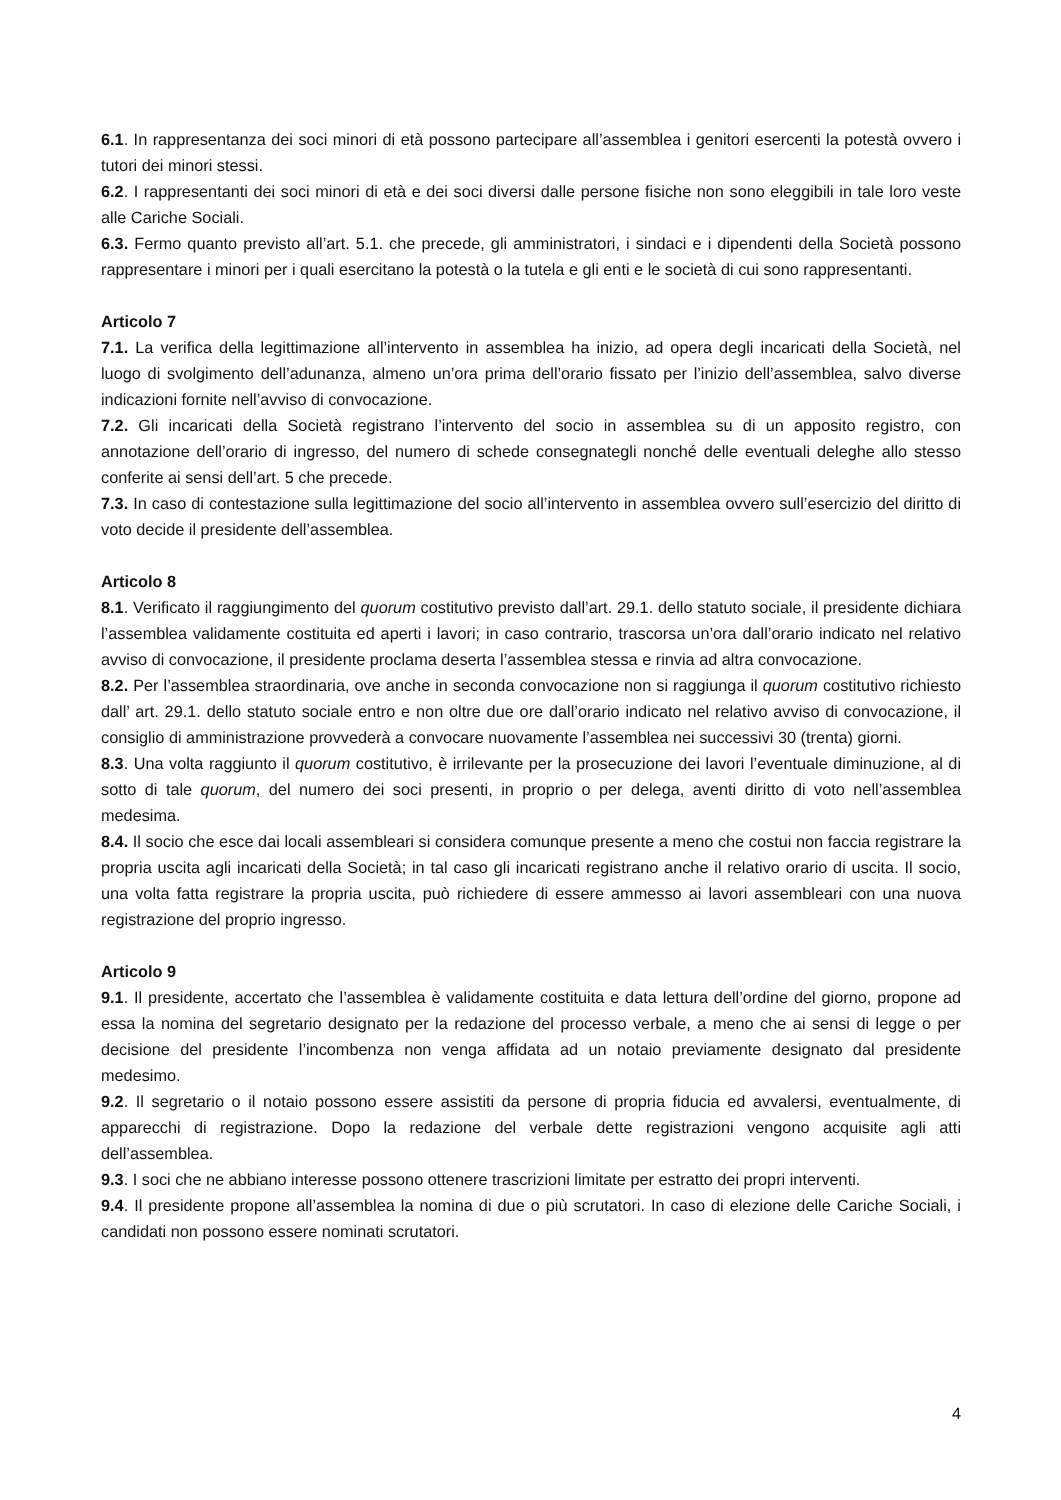6.1. In rappresentanza dei soci minori di età possono partecipare all’assemblea i genitori esercenti la potestà ovvero i tutori dei minori stessi.
6.2. I rappresentanti dei soci minori di età e dei soci diversi dalle persone fisiche non sono eleggibili in tale loro veste alle Cariche Sociali.
6.3. Fermo quanto previsto all’art. 5.1. che precede, gli amministratori, i sindaci e i dipendenti della Società possono rappresentare i minori per i quali esercitano la potestà o la tutela e gli enti e le società di cui sono rappresentanti.
Articolo 7
7.1. La verifica della legittimazione all’intervento in assemblea ha inizio, ad opera degli incaricati della Società, nel luogo di svolgimento dell’adunanza, almeno un’ora prima dell’orario fissato per l’inizio dell’assemblea, salvo diverse indicazioni fornite nell’avviso di convocazione.
7.2. Gli incaricati della Società registrano l’intervento del socio in assemblea su di un apposito registro, con annotazione dell’orario di ingresso, del numero di schede consegnategli nonché delle eventuali deleghe allo stesso conferite ai sensi dell’art. 5 che precede.
7.3. In caso di contestazione sulla legittimazione del socio all’intervento in assemblea ovvero sull’esercizio del diritto di voto decide il presidente dell’assemblea.
Articolo 8
8.1. Verificato il raggiungimento del quorum costitutivo previsto dall’art. 29.1. dello statuto sociale, il presidente dichiara l’assemblea validamente costituita ed aperti i lavori; in caso contrario, trascorsa un’ora dall’orario indicato nel relativo avviso di convocazione, il presidente proclama deserta l’assemblea stessa e rinvia ad altra convocazione.
8.2. Per l’assemblea straordinaria, ove anche in seconda convocazione non si raggiunga il quorum costitutivo richiesto dall’ art. 29.1. dello statuto sociale entro e non oltre due ore dall’orario indicato nel relativo avviso di convocazione, il consiglio di amministrazione provvederà a convocare nuovamente l’assemblea nei successivi 30 (trenta) giorni.
8.3. Una volta raggiunto il quorum costitutivo, è irrilevante per la prosecuzione dei lavori l’eventuale diminuzione, al di sotto di tale quorum, del numero dei soci presenti, in proprio o per delega, aventi diritto di voto nell’assemblea medesima.
8.4. Il socio che esce dai locali assembleari si considera comunque presente a meno che costui non faccia registrare la propria uscita agli incaricati della Società; in tal caso gli incaricati registrano anche il relativo orario di uscita. Il socio, una volta fatta registrare la propria uscita, può richiedere di essere ammesso ai lavori assembleari con una nuova registrazione del proprio ingresso.
Articolo 9
9.1. Il presidente, accertato che l’assemblea è validamente costituita e data lettura dell’ordine del giorno, propone ad essa la nomina del segretario designato per la redazione del processo verbale, a meno che ai sensi di legge o per decisione del presidente l’incombenza non venga affidata ad un notaio previamente designato dal presidente medesimo.
9.2. Il segretario o il notaio possono essere assistiti da persone di propria fiducia ed avvalersi, eventualmente, di apparecchi di registrazione. Dopo la redazione del verbale dette registrazioni vengono acquisite agli atti dell’assemblea.
9.3. I soci che ne abbiano interesse possono ottenere trascrizioni limitate per estratto dei propri interventi.
9.4. Il presidente propone all’assemblea la nomina di due o più scrutatori. In caso di elezione delle Cariche Sociali, i candidati non possono essere nominati scrutatori.
4